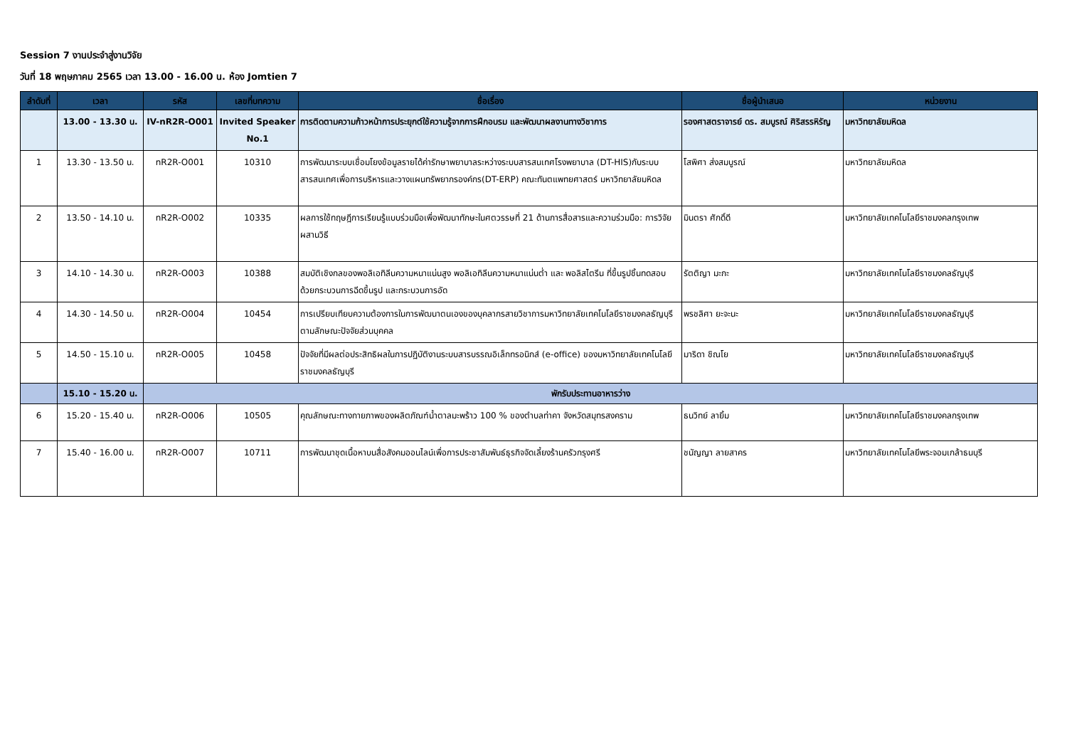Session 7 งานประจำสู่งานวิจัย
วันที่ 18 พฤษภาคม 2565 เวลา 13.00 - 16.00 น. ห้อง Jomtien 7
| ลำดับที่ | เวลา | รหัส | เลขที่บทความ | ชื่อเรื่อง | ชื่อผู้นำเสนอ | หน่วยงาน |
| --- | --- | --- | --- | --- | --- | --- |
| | 13.00 - 13.30 น. | IV-nR2R-O001 | Invited Speaker No.1 | การติดตามความก้าวหน้าการประยุกต์ใช้ความรู้จากการฝึกอบรม และพัฒนาผลงานทางวิชาการ | รองศาสตราจารย์ ดร. สมบูรณ์ ศิริสรรหิรัญ | มหาวิทยาลัยมหิดล |
| 1 | 13.30 - 13.50 น. | nR2R-O001 | 10310 | การพัฒนาระบบเชื่อมโยงข้อมูลรายได้ค่ารักษาพยาบาลระหว่างระบบสารสนเทศโรงพยาบาล (DT-HIS)กับระบบสารสนเทศเพื่อการบริหารและวางแผนทรัพยากรองค์กร(DT-ERP) คณะทันตแพทยศาสตร์ มหาวิทยาลัยมหิดล | โสพิศา ส่งสมบูรณ์ | มหาวิทยาลัยมหิดล |
| 2 | 13.50 - 14.10 น. | nR2R-O002 | 10335 | ผลการใช้ทฤษฎีการเรียนรู้แบบร่วมมือเพื่อพัฒนาทักษะในศตวรรษที่ 21 ด้านการสื่อสารและความร่วมมือ: การวิจัยผสานวิธี | มินตรา ศักดิ์ดี | มหาวิทยาลัยเทคโนโลยีราชมงคลกรุงเทพ |
| 3 | 14.10 - 14.30 น. | nR2R-O003 | 10388 | สมบัติเชิงกลของพอลิเอทิลีนความหนาแน่นสูง พอลิเอทิลีนความหนาแน่นต่ำ และ พอลิสไตรีน ที่ขึ้นรูปชิ้นทดสอบด้วยกระบวนการฉีดขึ้นรูป และกระบวนการอัด | รัตติญา มะกะ | มหาวิทยาลัยเทคโนโลยีราชมงคลธัญบุรี |
| 4 | 14.30 - 14.50 น. | nR2R-O004 | 10454 | การเปรียบเทียบความต้องการในการพัฒนาตนเองของบุคลากรสายวิชาการมหาวิทยาลัยเทคโนโลยีราชมงคลธัญบุรีตามลักษณะปัจจัยส่วนบุคคล | พรชลิศา ยะจะนะ | มหาวิทยาลัยเทคโนโลยีราชมงคลธัญบุรี |
| 5 | 14.50 - 15.10 น. | nR2R-O005 | 10458 | ปัจจัยที่มีผลต่อประสิทธิผลในการปฏิบัติงานระบบสารบรรณอิเล็กทรอนิกส์ (e-office) ของมหาวิทยาลัยเทคโนโลยีราชมงคลธัญบุรี | มาริดา ชิณโย | มหาวิทยาลัยเทคโนโลยีราชมงคลธัญบุรี |
| | 15.10 - 15.20 น. | พักรับประทานอาหารว่าง | | | | |
| 6 | 15.20 - 15.40 น. | nR2R-O006 | 10505 | คุณลักษณะทางกายภาพของผลิตภัณฑ์น้ำตาลมะพร้าว 100 % ของตำบลท่าคา จังหวัดสมุทรสงคราม | ธนวิทย์ ลายิ้ม | มหาวิทยาลัยเทคโนโลยีราชมงคลกรุงเทพ |
| 7 | 15.40 - 16.00 น. | nR2R-O007 | 10711 | การพัฒนาชุดเนื้อหาบนสื่อสังคมออนไลน์เพื่อการประชาสัมพันธ์ธุรกิจจัดเลี้ยงร้านครัวกรุงศรี | ชนัญญา ลายสาคร | มหาวิทยาลัยเทคโนโลยีพระจอมเกล้าธนบุรี |